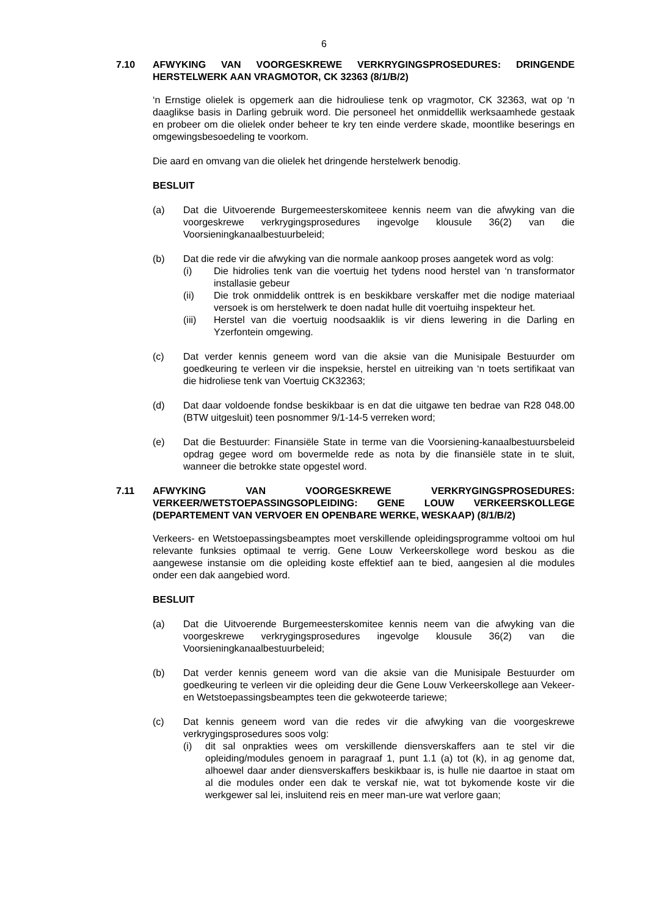6
7.10 AFWYKING VAN VOORGESKREWE VERKRYGINGSPROSEDURES: DRINGENDE HERSTELWERK AAN VRAGMOTOR, CK 32363 (8/1/B/2)
‘n Ernstige olielek is opgemerk aan die hidrouliese tenk op vragmotor, CK 32363, wat op ‘n daaglikse basis in Darling gebruik word. Die personeel het onmiddellik werksaamhede gestaak en probeer om die olielek onder beheer te kry ten einde verdere skade, moontlike beserings en omgewingsbesoedeling te voorkom.
Die aard en omvang van die olielek het dringende herstelwerk benodig.
BESLUIT
(a) Dat die Uitvoerende Burgemeesterskomiteee kennis neem van die afwyking van die voorgeskrewe verkrygingsprosedures ingevolge klousule 36(2) van die Voorsieningkanaalbestuurbeleid;
(b) Dat die rede vir die afwyking van die normale aankoop proses aangetek word as volg:
(i) Die hidrolies tenk van die voertuig het tydens nood herstel van ‘n transformator installasie gebeur
(ii) Die trok onmiddelik onttrek is en beskikbare verskaffer met die nodige materiaal versoek is om herstelwerk te doen nadat hulle dit voertuihg inspekteur het.
(iii) Herstel van die voertuig noodsaaklik is vir diens lewering in die Darling en Yzerfontein omgewing.
(c) Dat verder kennis geneem word van die aksie van die Munisipale Bestuurder om goedkeuring te verleen vir die inspeksie, herstel en uitreiking van ‘n toets sertifikaat van die hidroliese tenk van Voertuig CK32363;
(d) Dat daar voldoende fondse beskikbaar is en dat die uitgawe ten bedrae van R28 048.00 (BTW uitgesluit) teen posnommer 9/1-14-5 verreken word;
(e) Dat die Bestuurder: Finansiële State in terme van die Voorsiening-kanaalbestuursbeleid opdrag gegee word om bovermelde rede as nota by die finansiële state in te sluit, wanneer die betrokke state opgestel word.
7.11 AFWYKING VAN VOORGESKREWE VERKRYGINGSPROSEDURES: VERKEER/WETSTOEPASSINGSOPLEIDING: GENE LOUW VERKEERSKOLLEGE (DEPARTEMENT VAN VERVOER EN OPENBARE WERKE, WESKAAP) (8/1/B/2)
Verkeers- en Wetstoepassingsbeamptes moet verskillende opleidingsprogramme voltooi om hul relevante funksies optimaal te verrig. Gene Louw Verkeerskollege word beskou as die aangewese instansie om die opleiding koste effektief aan te bied, aangesien al die modules onder een dak aangebied word.
BESLUIT
(a) Dat die Uitvoerende Burgemeesterskomitee kennis neem van die afwyking van die voorgeskrewe verkrygingsprosedures ingevolge klousule 36(2) van die Voorsieningkanaalbestuurbeleid;
(b) Dat verder kennis geneem word van die aksie van die Munisipale Bestuurder om goedkeuring te verleen vir die opleiding deur die Gene Louw Verkeerskollege aan Vekeer- en Wetstoepassingsbeamptes teen die gekwoteerde tariewe;
(c) Dat kennis geneem word van die redes vir die afwyking van die voorgeskrewe verkrygingsprosedures soos volg:
(i) dit sal onprakties wees om verskillende diensverskaffers aan te stel vir die opleiding/modules genoem in paragraaf 1, punt 1.1 (a) tot (k), in ag genome dat, alhoewel daar ander diensverskaffers beskikbaar is, is hulle nie daartoe in staat om al die modules onder een dak te verskaf nie, wat tot bykomende koste vir die werkgewer sal lei, insluitend reis en meer man-ure wat verlore gaan;